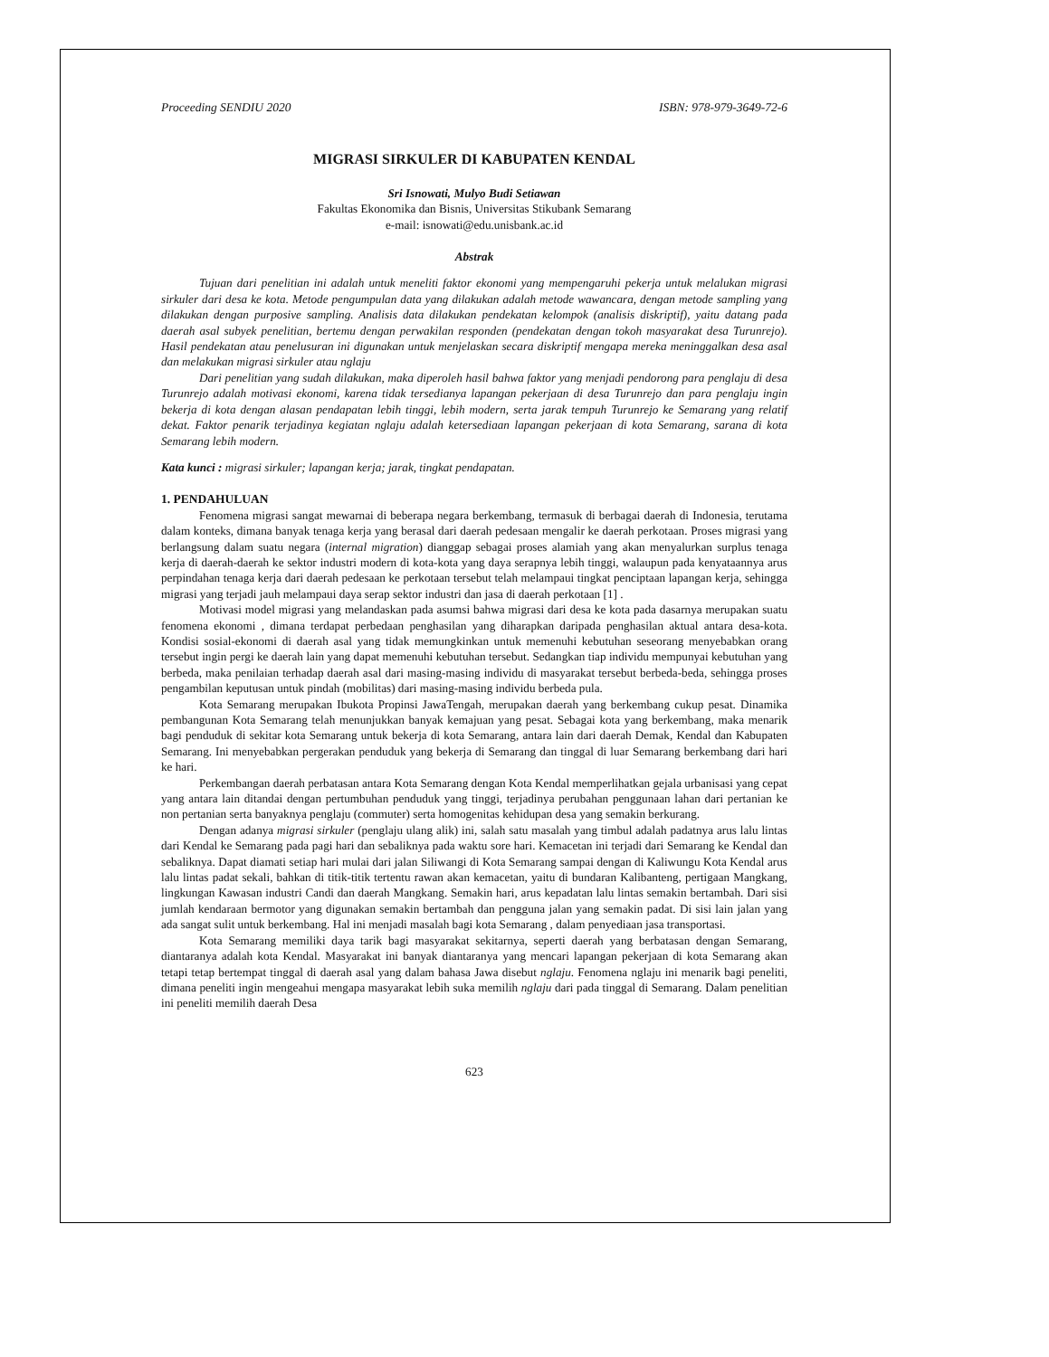Proceeding SENDIU 2020 ISBN: 978-979-3649-72-6
MIGRASI SIRKULER DI KABUPATEN KENDAL
Sri Isnowati, Mulyo Budi Setiawan
Fakultas Ekonomika dan Bisnis, Universitas Stikubank Semarang
e-mail: isnowati@edu.unisbank.ac.id
Abstrak
Tujuan dari penelitian ini adalah untuk meneliti faktor ekonomi yang mempengaruhi pekerja untuk melalukan migrasi sirkuler dari desa ke kota. Metode pengumpulan data yang dilakukan adalah metode wawancara, dengan metode sampling yang dilakukan dengan purposive sampling. Analisis data dilakukan pendekatan kelompok (analisis diskriptif), yaitu datang pada daerah asal subyek penelitian, bertemu dengan perwakilan responden (pendekatan dengan tokoh masyarakat desa Turunrejo). Hasil pendekatan atau penelusuran ini digunakan untuk menjelaskan secara diskriptif mengapa mereka meninggalkan desa asal dan melakukan migrasi sirkuler atau nglaju
Dari penelitian yang sudah dilakukan, maka diperoleh hasil bahwa faktor yang menjadi pendorong para penglaju di desa Turunrejo adalah motivasi ekonomi, karena tidak tersedianya lapangan pekerjaan di desa Turunrejo dan para penglaju ingin bekerja di kota dengan alasan pendapatan lebih tinggi, lebih modern, serta jarak tempuh Turunrejo ke Semarang yang relatif dekat. Faktor penarik terjadinya kegiatan nglaju adalah ketersediaan lapangan pekerjaan di kota Semarang, sarana di kota Semarang lebih modern.
Kata kunci : migrasi sirkuler; lapangan kerja; jarak, tingkat pendapatan.
1. PENDAHULUAN
Fenomena migrasi sangat mewarnai di beberapa negara berkembang, termasuk di berbagai daerah di Indonesia, terutama dalam konteks, dimana banyak tenaga kerja yang berasal dari daerah pedesaan mengalir ke daerah perkotaan. Proses migrasi yang berlangsung dalam suatu negara (internal migration) dianggap sebagai proses alamiah yang akan menyalurkan surplus tenaga kerja di daerah-daerah ke sektor industri modern di kota-kota yang daya serapnya lebih tinggi, walaupun pada kenyataannya arus perpindahan tenaga kerja dari daerah pedesaan ke perkotaan tersebut telah melampaui tingkat penciptaan lapangan kerja, sehingga migrasi yang terjadi jauh melampaui daya serap sektor industri dan jasa di daerah perkotaan [1] .
Motivasi model migrasi yang melandaskan pada asumsi bahwa migrasi dari desa ke kota pada dasarnya merupakan suatu fenomena ekonomi , dimana terdapat perbedaan penghasilan yang diharapkan daripada penghasilan aktual antara desa-kota. Kondisi sosial-ekonomi di daerah asal yang tidak memungkinkan untuk memenuhi kebutuhan seseorang menyebabkan orang tersebut ingin pergi ke daerah lain yang dapat memenuhi kebutuhan tersebut. Sedangkan tiap individu mempunyai kebutuhan yang berbeda, maka penilaian terhadap daerah asal dari masing-masing individu di masyarakat tersebut berbeda-beda, sehingga proses pengambilan keputusan untuk pindah (mobilitas) dari masing-masing individu berbeda pula.
Kota Semarang merupakan Ibukota Propinsi JawaTengah, merupakan daerah yang berkembang cukup pesat. Dinamika pembangunan Kota Semarang telah menunjukkan banyak kemajuan yang pesat. Sebagai kota yang berkembang, maka menarik bagi penduduk di sekitar kota Semarang untuk bekerja di kota Semarang, antara lain dari daerah Demak, Kendal dan Kabupaten Semarang. Ini menyebabkan pergerakan penduduk yang bekerja di Semarang dan tinggal di luar Semarang berkembang dari hari ke hari.
Perkembangan daerah perbatasan antara Kota Semarang dengan Kota Kendal memperlihatkan gejala urbanisasi yang cepat yang antara lain ditandai dengan pertumbuhan penduduk yang tinggi, terjadinya perubahan penggunaan lahan dari pertanian ke non pertanian serta banyaknya penglaju (commuter) serta homogenitas kehidupan desa yang semakin berkurang.
Dengan adanya migrasi sirkuler (penglaju ulang alik) ini, salah satu masalah yang timbul adalah padatnya arus lalu lintas dari Kendal ke Semarang pada pagi hari dan sebaliknya pada waktu sore hari. Kemacetan ini terjadi dari Semarang ke Kendal dan sebaliknya. Dapat diamati setiap hari mulai dari jalan Siliwangi di Kota Semarang sampai dengan di Kaliwungu Kota Kendal arus lalu lintas padat sekali, bahkan di titik-titik tertentu rawan akan kemacetan, yaitu di bundaran Kalibanteng, pertigaan Mangkang, lingkungan Kawasan industri Candi dan daerah Mangkang. Semakin hari, arus kepadatan lalu lintas semakin bertambah. Dari sisi jumlah kendaraan bermotor yang digunakan semakin bertambah dan pengguna jalan yang semakin padat. Di sisi lain jalan yang ada sangat sulit untuk berkembang. Hal ini menjadi masalah bagi kota Semarang , dalam penyediaan jasa transportasi.
Kota Semarang memiliki daya tarik bagi masyarakat sekitarnya, seperti daerah yang berbatasan dengan Semarang, diantaranya adalah kota Kendal. Masyarakat ini banyak diantaranya yang mencari lapangan pekerjaan di kota Semarang akan tetapi tetap bertempat tinggal di daerah asal yang dalam bahasa Jawa disebut nglaju. Fenomena nglaju ini menarik bagi peneliti, dimana peneliti ingin mengeahui mengapa masyarakat lebih suka memilih nglaju dari pada tinggal di Semarang. Dalam penelitian ini peneliti memilih daerah Desa
623